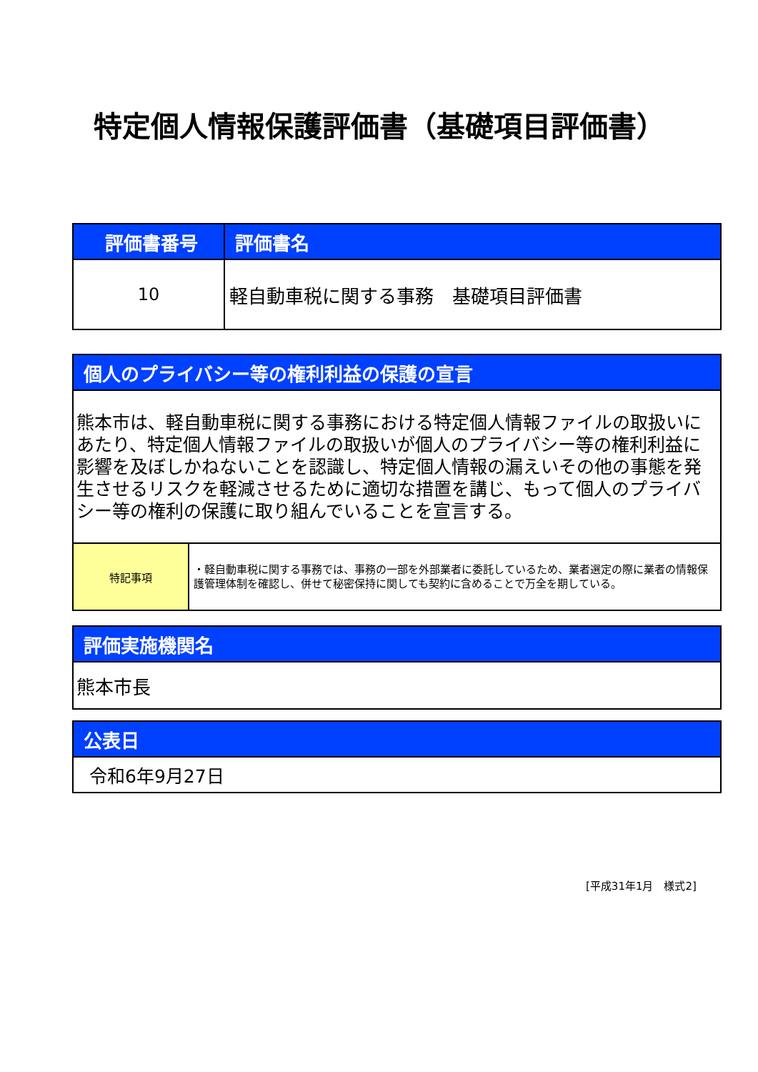特定個人情報保護評価書（基礎項目評価書）
| 評価書番号 | 評価書名 |
| --- | --- |
| 10 | 軽自動車税に関する事務 基礎項目評価書 |
| 個人のプライバシー等の権利利益の保護の宣言 | |
| --- | --- |
| 熊本市は、軽自動車税に関する事務における特定個人情報ファイルの取扱いにあたり、特定個人情報ファイルの取扱いが個人のプライバシー等の権利利益に影響を及ぼしかねないことを認識し、特定個人情報の漏えいその他の事態を発生させるリスクを軽減させるために適切な措置を講じ、もって個人のプライバシー等の権利の保護に取り組んでいることを宣言する。 | |
| 特記事項 | ・軽自動車税に関する事務では、事務の一部を外部業者に委託しているため、業者選定の際に業者の情報保護管理体制を確認し、併せて秘密保持に関しても契約に含めることで万全を期している。 |
| 評価実施機関名 |
| --- |
| 熊本市長 |
| 公表日 |
| --- |
| 令和6年9月27日 |
[平成31年1月　様式2]